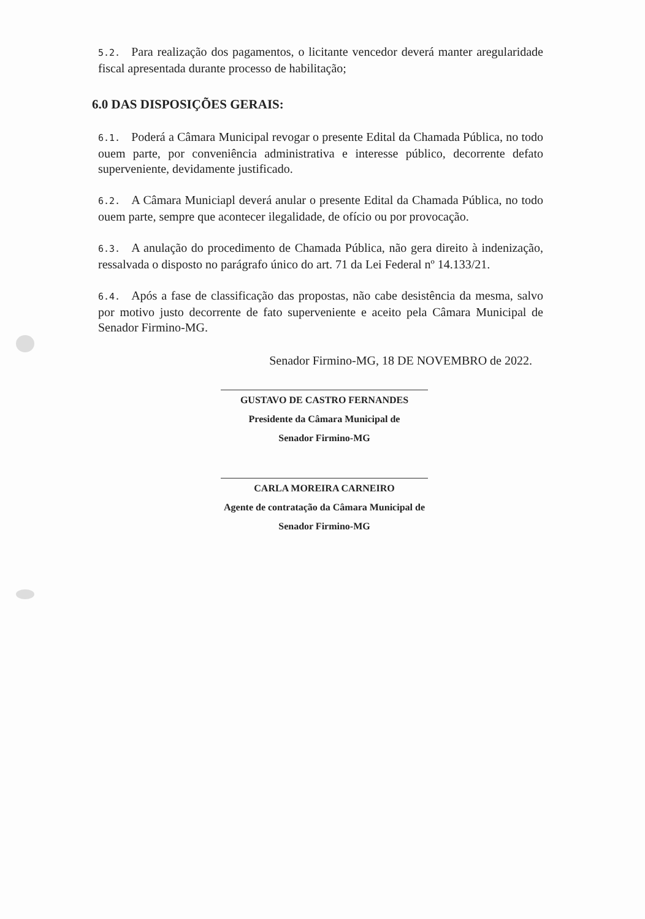5.2. Para realização dos pagamentos, o licitante vencedor deverá manter aregularidade fiscal apresentada durante processo de habilitação;
6.0 DAS DISPOSIÇÕES GERAIS:
6.1. Poderá a Câmara Municipal revogar o presente Edital da Chamada Pública, no todo ouem parte, por conveniência administrativa e interesse público, decorrente defato superveniente, devidamente justificado.
6.2. A Câmara Municiapl deverá anular o presente Edital da Chamada Pública, no todo ouem parte, sempre que acontecer ilegalidade, de ofício ou por provocação.
6.3. A anulação do procedimento de Chamada Pública, não gera direito à indenização, ressalvada o disposto no parágrafo único do art. 71 da Lei Federal nº 14.133/21.
6.4. Após a fase de classificação das propostas, não cabe desistência da mesma, salvo por motivo justo decorrente de fato superveniente e aceito pela Câmara Municipal de Senador Firmino-MG.
Senador Firmino-MG, 18 DE NOVEMBRO de 2022.
GUSTAVO DE CASTRO FERNANDES
Presidente da Câmara Municipal de
Senador Firmino-MG
CARLA MOREIRA CARNEIRO
Agente de contratação da Câmara Municipal de
Senador Firmino-MG